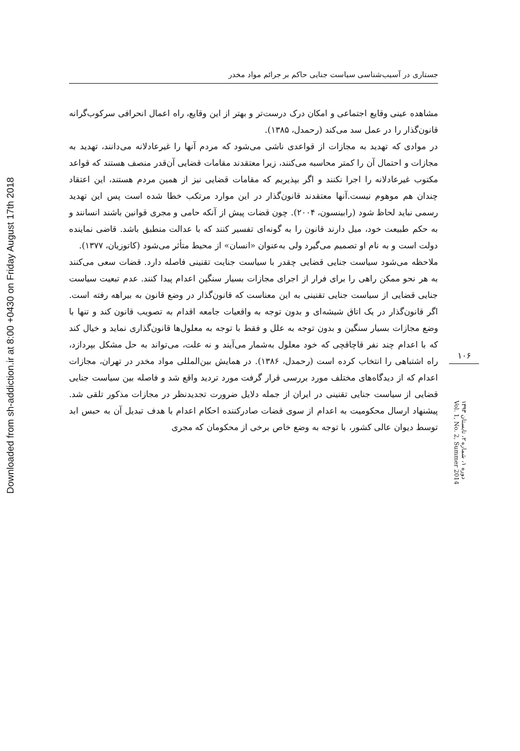جستاری در آسیب‌شناسی سیاست جنایی حاکم بر جرائم مواد مخدر
Downloaded from sh-addiction.ir at 8:00 +0430 on Friday August 17th 2018
مشاهده عینی وقایع اجتماعی و امکان درک درست‌تر و بهتر از این وقایع، راه اعمال انحرافی سرکوب‌گرانه قانون‌گذار را در عمل سد می‌کند (رحمدل، ۱۳۸۵).
در موادی که تهدید به مجازات از قواعدی ناشی می‌شود که مردم آنها را غیرعادلانه می‌دانند، تهدید به مجازات و احتمال آن را کمتر محاسبه می‌کنند، زیرا معتقدند مقامات قضایی آن‌قدر منصف هستند که قواعد مکتوب غیرعادلانه را اجرا نکنند و اگر بپذیریم که مقامات قضایی نیز از همین مردم هستند، این اعتقاد چندان هم موهوم نیست.آنها معتقدند قانون‌گذار در این موارد مرتکب خطا شده است پس این تهدید رسمی نباید لحاظ شود (رابینسون، ۲۰۰۴). چون قضات پیش از آنکه حامی و مجری قوانین باشند انسانند و به حکم طبیعت خود، میل دارند قانون را به گونه‌ای تفسیر کنند که با عدالت منطبق باشد. قاضی نماینده دولت است و به نام او تصمیم می‌گیرد ولی به‌عنوان «انسان» از محیط متأثر می‌شود (کاتوزیان، ۱۳۷۷).
ملاحظه می‌شود سیاست جنایی قضایی چقدر با سیاست جنایت تقنینی فاصله دارد. قضات سعی می‌کنند به هر نحو ممکن راهی را برای فرار از اجرای مجازات بسیار سنگین اعدام پیدا کنند. عدم تبعیت سیاست جنایی قضایی از سیاست جنایی تقنینی به این معناست که قانون‌گذار در وضع قانون به بیراهه رفته است. اگر قانون‌گذار در یک اتاق شیشه‌ای و بدون توجه به واقعیات جامعه اقدام به تصویب قانون کند و تنها با وضع مجازات بسیار سنگین و بدون توجه به علل و فقط با توجه به معلول‌ها قانون‌گذاری نماید و خیال کند که با اعدام چند نفر قاچاقچی که خود معلول به‌شمار می‌آیند و نه علت، می‌تواند به حل مشکل بپردازد، راه اشتباهی را انتخاب کرده است (رحمدل، ۱۳۸۶). در همایش بین‌المللی مواد مخدر در تهران، مجازات اعدام که از دیدگاه‌های مختلف مورد بررسی قرار گرفت مورد تردید واقع شد و فاصله بین سیاست جنایی قضایی از سیاست جنایی تقنینی در ایران از جمله دلایل ضرورت تجدیدنظر در مجازات مذکور تلقی شد. پیشنهاد ارسال محکومیت به اعدام از سوی قضات صادرکننده احکام اعدام با هدف تبدیل آن به حبس ابد توسط دیوان عالی کشور، با توجه به وضع خاص برخی از محکومان که مجری
۱۰۶
دوره ۱، شماره ۲، تابستان ۱۳۹۳
Vol. 1, No. 2, Summer 2014